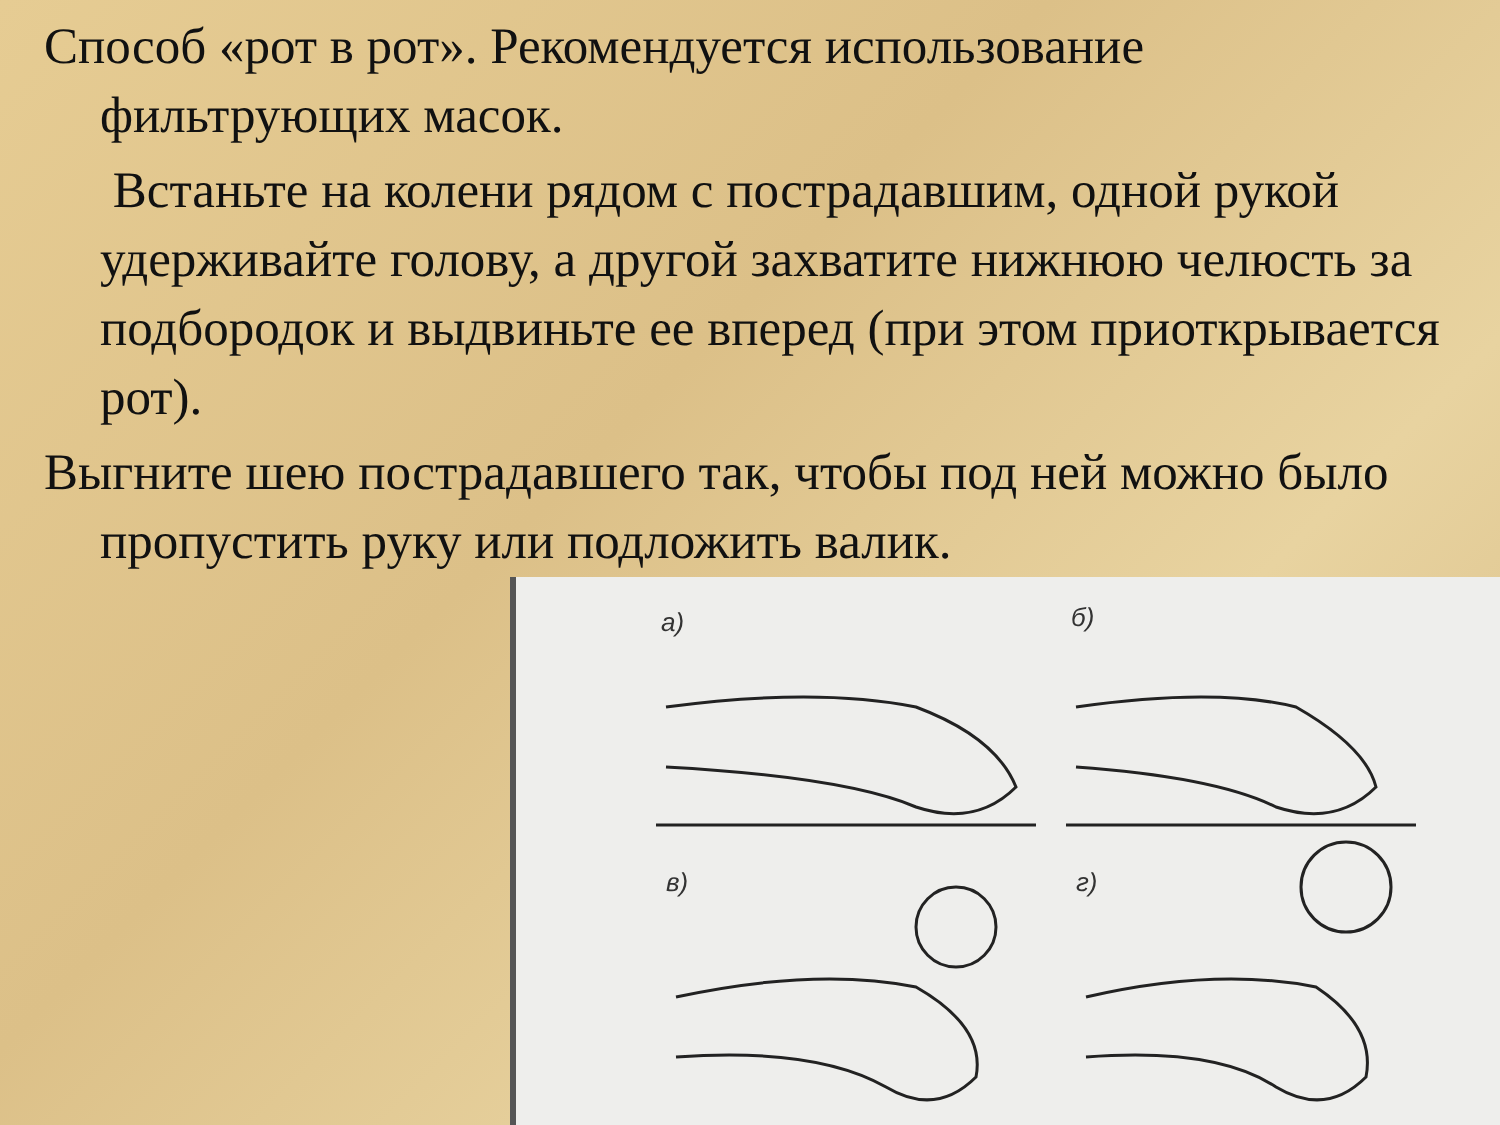Способ «рот в рот». Рекомендуется использование фильтрующих масок.
Встаньте на колени рядом с пострадавшим, одной рукой удерживайте голову, а другой захватите нижнюю челюсть за подбородок и выдвиньте ее вперед (при этом приоткрывается рот).
Выгните шею пострадавшего так, чтобы под ней можно было пропустить руку или подложить валик.
а) б)
в) г)